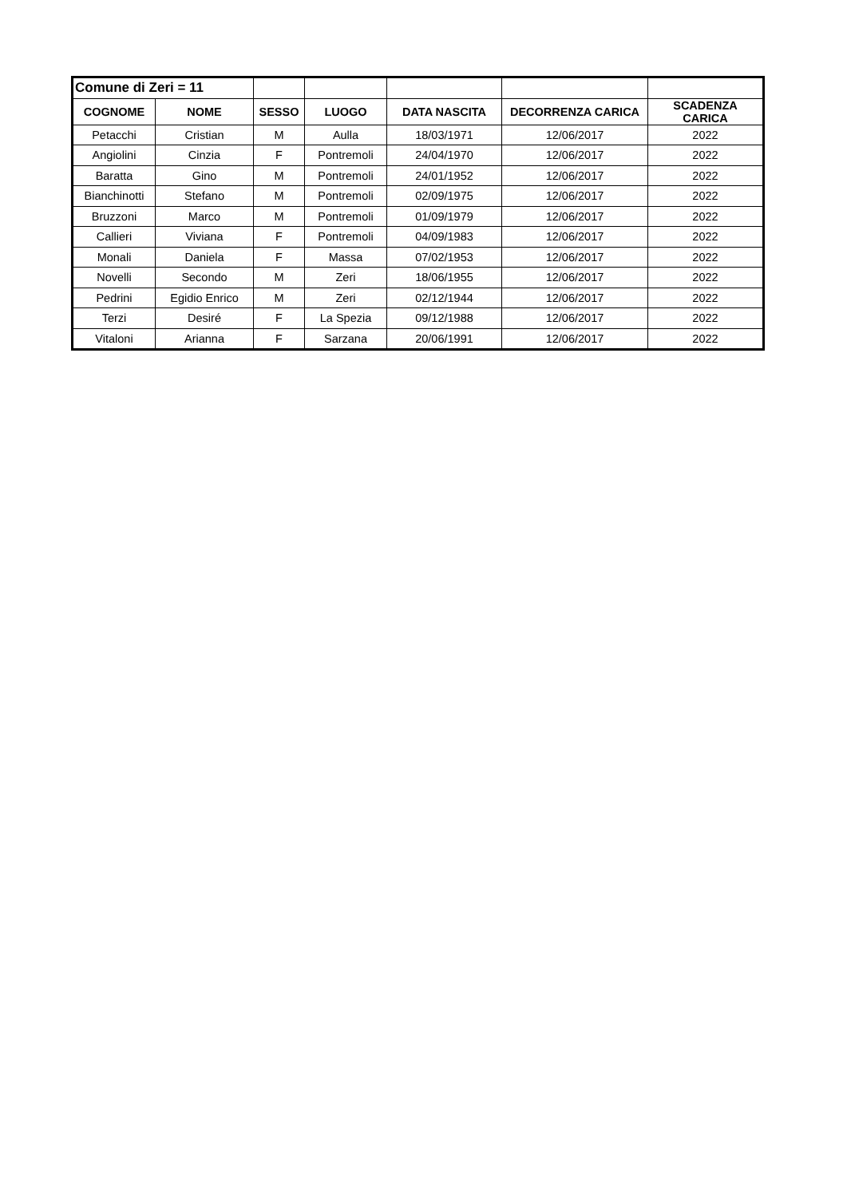| Comune di Zeri = 11 | | | | | | |
| COGNOME | NOME | SESSO | LUOGO | DATA NASCITA | DECORRENZA CARICA | SCADENZA CARICA |
| Petacchi | Cristian | M | Aulla | 18/03/1971 | 12/06/2017 | 2022 |
| Angiolini | Cinzia | F | Pontremoli | 24/04/1970 | 12/06/2017 | 2022 |
| Baratta | Gino | M | Pontremoli | 24/01/1952 | 12/06/2017 | 2022 |
| Bianchinotti | Stefano | M | Pontremoli | 02/09/1975 | 12/06/2017 | 2022 |
| Bruzzoni | Marco | M | Pontremoli | 01/09/1979 | 12/06/2017 | 2022 |
| Callieri | Viviana | F | Pontremoli | 04/09/1983 | 12/06/2017 | 2022 |
| Monali | Daniela | F | Massa | 07/02/1953 | 12/06/2017 | 2022 |
| Novelli | Secondo | M | Zeri | 18/06/1955 | 12/06/2017 | 2022 |
| Pedrini | Egidio Enrico | M | Zeri | 02/12/1944 | 12/06/2017 | 2022 |
| Terzi | Desiré | F | La Spezia | 09/12/1988 | 12/06/2017 | 2022 |
| Vitaloni | Arianna | F | Sarzana | 20/06/1991 | 12/06/2017 | 2022 |